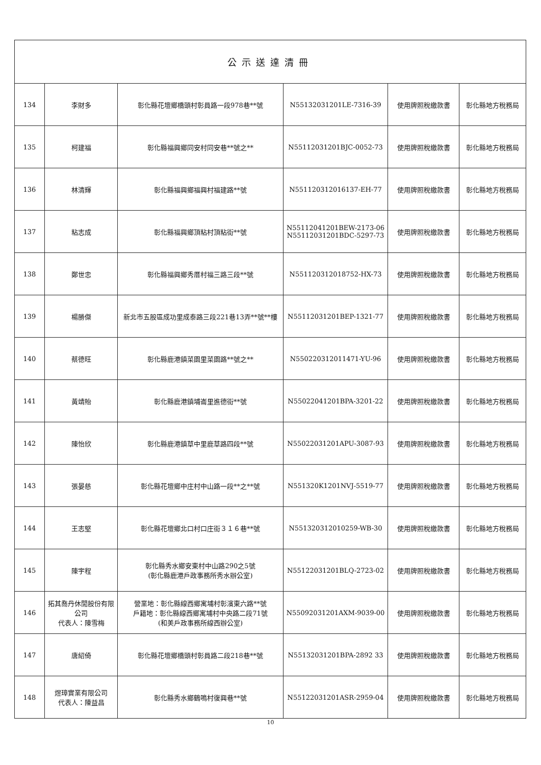| 公示送達清冊 | | | | | |
| --- | --- | --- | --- | --- | --- |
| 134 | 李財多 | 彰化縣花壇鄉橋頭村彰員路一段978巷**號 | N55132031201LE-7316-39 | 使用牌照稅繳款書 | 彰化縣地方稅務局 |
| 135 | 柯建福 | 彰化縣福興鄉同安村同安巷**號之** | N55112031201BJC-0052-73 | 使用牌照稅繳款書 | 彰化縣地方稅務局 |
| 136 | 林清輝 | 彰化縣福興鄉福興村福建路**號 | N551120312016137-EH-77 | 使用牌照稅繳款書 | 彰化縣地方稅務局 |
| 137 | 粘志成 | 彰化縣福興鄉頂粘村頂粘街**號 | N55112041201BEW-2173-06 N55112031201BDC-5297-73 | 使用牌照稅繳款書 | 彰化縣地方稅務局 |
| 138 | 鄭世忠 | 彰化縣福興鄉秀厝村福三路三段**號 | N551120312018752-HX-73 | 使用牌照稅繳款書 | 彰化縣地方稅務局 |
| 139 | 楊勝傑 | 新北市五股區成功里成泰路三段221巷13弄**號**樓 | N55112031201BEP-1321-77 | 使用牌照稅繳款書 | 彰化縣地方稅務局 |
| 140 | 蔡德旺 | 彰化縣鹿港鎮菜園里菜園路**號之** | N550220312011471-YU-96 | 使用牌照稅繳款書 | 彰化縣地方稅務局 |
| 141 | 黃靖貽 | 彰化縣鹿港鎮埔崙里進德街**號 | N55022041201BPA-3201-22 | 使用牌照稅繳款書 | 彰化縣地方稅務局 |
| 142 | 陳怡欣 | 彰化縣鹿港鎮草中里鹿草路四段**號 | N55022031201APU-3087-93 | 使用牌照稅繳款書 | 彰化縣地方稅務局 |
| 143 | 張晏慈 | 彰化縣花壇鄉中庄村中山路一段**之**號 | N551320K1201NVJ-5519-77 | 使用牌照稅繳款書 | 彰化縣地方稅務局 |
| 144 | 王志堅 | 彰化縣花壇鄉北口村口庄街３１６巷**號 | N551320312010259-WB-30 | 使用牌照稅繳款書 | 彰化縣地方稅務局 |
| 145 | 陳宇程 | 彰化縣秀水鄉安東村中山路290之5號 (彰化縣鹿港戶政事務所秀水辦公室) | N55122031201BLQ-2723-02 | 使用牌照稅繳款書 | 彰化縣地方稅務局 |
| 146 | 拓其喬丹休閒股份有限公司 代表人：陳雪梅 | 營業地：彰化縣線西鄉寓埔村彰濱東六路**號 戶籍地：彰化縣線西鄉寓埔村中央路二段71號 (和美戶政事務所線西辦公室) | N55092031201AXM-9039-00 | 使用牌照稅繳款書 | 彰化縣地方稅務局 |
| 147 | 唐紹倚 | 彰化縣花壇鄉橋頭村彰員路二段218巷**號 | N55132031201BPA-2892 33 | 使用牌照稅繳款書 | 彰化縣地方稅務局 |
| 148 | 煜璋實業有限公司 代表人：陳益昌 | 彰化縣秀水鄉鶴鳴村復興巷**號 | N55122031201ASR-2959-04 | 使用牌照稅繳款書 | 彰化縣地方稅務局 |
10